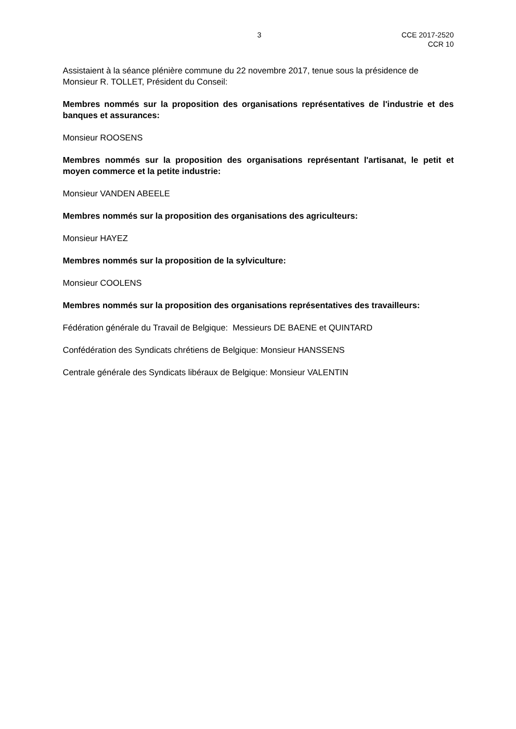3 CCE 2017-2520
CCR 10
Assistaient à la séance plénière commune du 22 novembre 2017, tenue sous la présidence de Monsieur R. TOLLET, Président du Conseil:
Membres nommés sur la proposition des organisations représentatives de l'industrie et des banques et assurances:
Monsieur ROOSENS
Membres nommés sur la proposition des organisations représentant l'artisanat, le petit et moyen commerce et la petite industrie:
Monsieur VANDEN ABEELE
Membres nommés sur la proposition des organisations des agriculteurs:
Monsieur HAYEZ
Membres nommés sur la proposition de la sylviculture:
Monsieur COOLENS
Membres nommés sur la proposition des organisations représentatives des travailleurs:
Fédération générale du Travail de Belgique: Messieurs DE BAENE et QUINTARD
Confédération des Syndicats chrétiens de Belgique: Monsieur HANSSENS
Centrale générale des Syndicats libéraux de Belgique: Monsieur VALENTIN